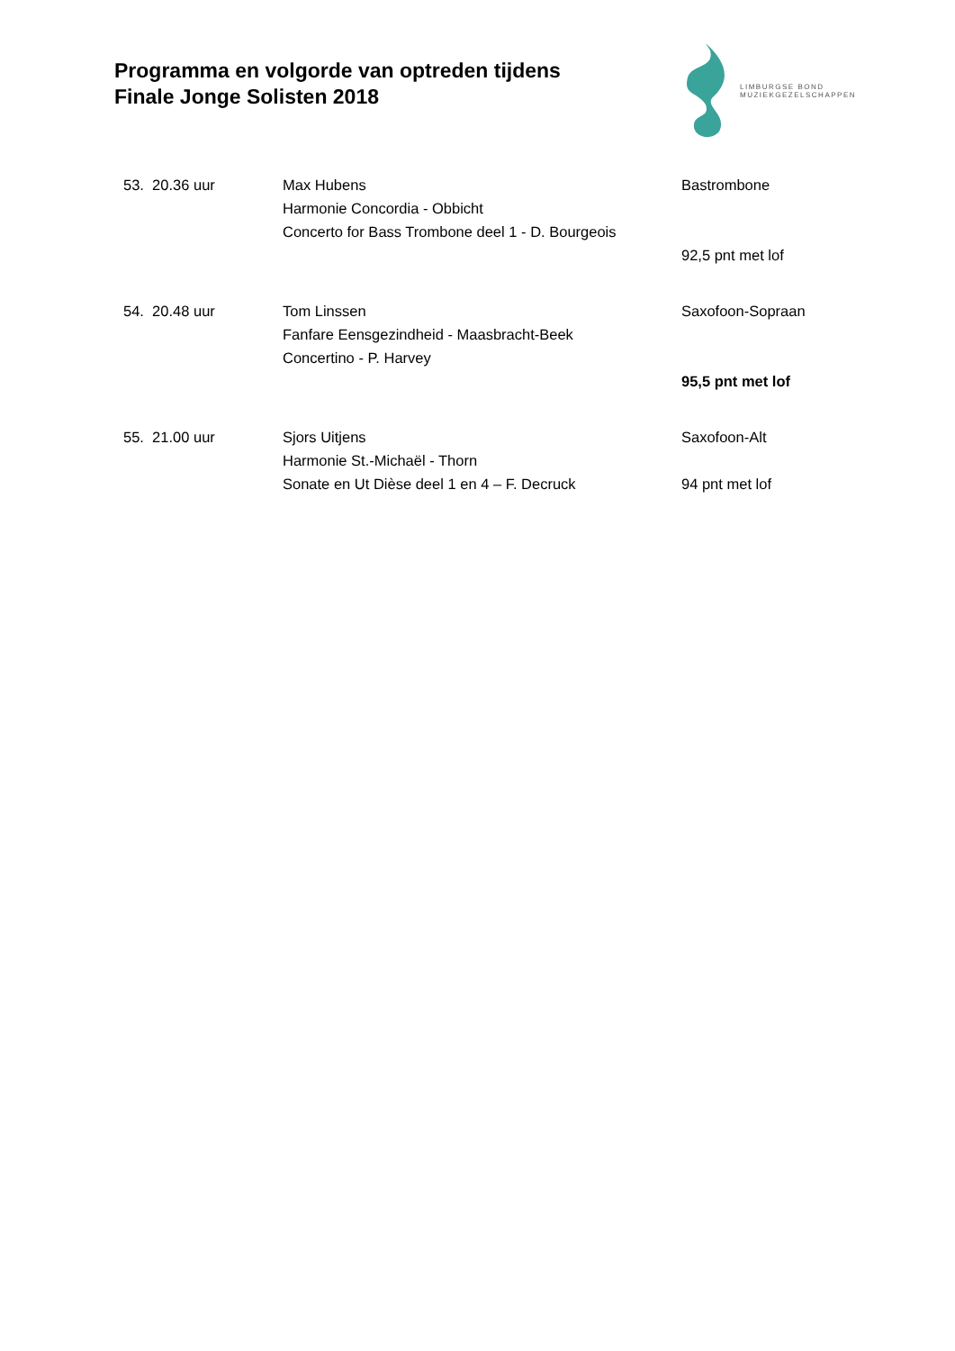Programma en volgorde van optreden tijdens
Finale Jonge Solisten 2018
LIMBURGSE BOND
MUZIEKGEZELSCHAPPEN
| 53. 20.36 uur | Max Hubens | Bastrombone |
| | Harmonie Concordia - Obbicht | |
| | Concerto for Bass Trombone deel 1 - D. Bourgeois | |
| | | 92,5 pnt met lof |
| 54. 20.48 uur | Tom Linssen | Saxofoon-Sopraan |
| | Fanfare Eensgezindheid - Maasbracht-Beek | |
| | Concertino - P. Harvey | |
| | | 95,5 pnt met lof |
| 55. 21.00 uur | Sjors Uitjens | Saxofoon-Alt |
| | Harmonie St.-Michaël - Thorn | |
| | Sonate en Ut Dièse deel 1 en 4 – F. Decruck | 94 pnt met lof |